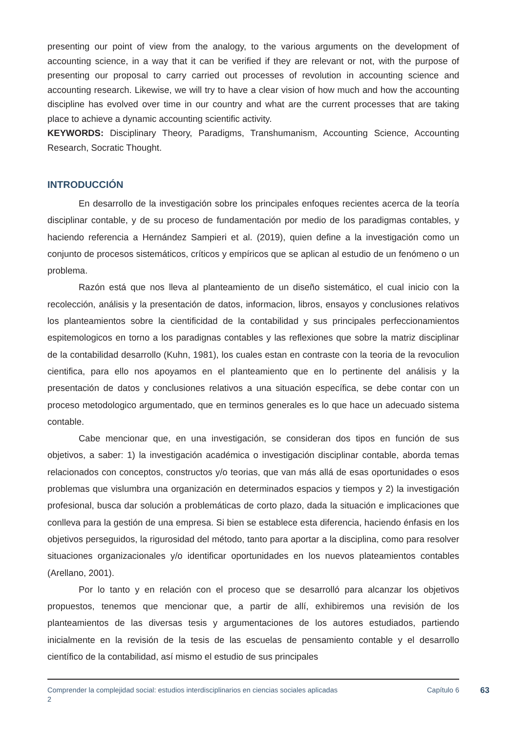presenting our point of view from the analogy, to the various arguments on the development of accounting science, in a way that it can be verified if they are relevant or not, with the purpose of presenting our proposal to carry carried out processes of revolution in accounting science and accounting research. Likewise, we will try to have a clear vision of how much and how the accounting discipline has evolved over time in our country and what are the current processes that are taking place to achieve a dynamic accounting scientific activity.
KEYWORDS: Disciplinary Theory, Paradigms, Transhumanism, Accounting Science, Accounting Research, Socratic Thought.
INTRODUCCIÓN
En desarrollo de la investigación sobre los principales enfoques recientes acerca de la teoría disciplinar contable, y de su proceso de fundamentación por medio de los paradigmas contables, y haciendo referencia a Hernández Sampieri et al. (2019), quien define a la investigación como un conjunto de procesos sistemáticos, críticos y empíricos que se aplican al estudio de un fenómeno o un problema.
Razón está que nos lleva al planteamiento de un diseño sistemático, el cual inicio con la recolección, análisis y la presentación de datos, informacion, libros, ensayos y conclusiones relativos los planteamientos sobre la cientificidad de la contabilidad y sus principales perfeccionamientos espitemologicos en torno a los paradignas contables y las reflexiones que sobre la matriz disciplinar de la contabilidad desarrollo (Kuhn, 1981), los cuales estan en contraste con la teoria de la revoculion cientifica, para ello nos apoyamos en el planteamiento que en lo pertinente del análisis y la presentación de datos y conclusiones relativos a una situación específica, se debe contar con un proceso metodologico argumentado, que en terminos generales es lo que hace un adecuado sistema contable.
Cabe mencionar que, en una investigación, se consideran dos tipos en función de sus objetivos, a saber: 1) la investigación académica o investigación disciplinar contable, aborda temas relacionados con conceptos, constructos y/o teorias, que van más allá de esas oportunidades o esos problemas que vislumbra una organización en determinados espacios y tiempos y 2) la investigación profesional, busca dar solución a problemáticas de corto plazo, dada la situación e implicaciones que conlleva para la gestión de una empresa. Si bien se establece esta diferencia, haciendo énfasis en los objetivos perseguidos, la rigurosidad del método, tanto para aportar a la disciplina, como para resolver situaciones organizacionales y/o identificar oportunidades en los nuevos plateamientos contables (Arellano, 2001).
Por lo tanto y en relación con el proceso que se desarrolló para alcanzar los objetivos propuestos, tenemos que mencionar que, a partir de allí, exhibiremos una revisión de los planteamientos de las diversas tesis y argumentaciones de los autores estudiados, partiendo inicialmente en la revisión de la tesis de las escuelas de pensamiento contable y el desarrollo científico de la contabilidad, así mismo el estudio de sus principales
Comprender la complejidad social: estudios interdisciplinarios en ciencias sociales aplicadas 2
Capítulo 6
63